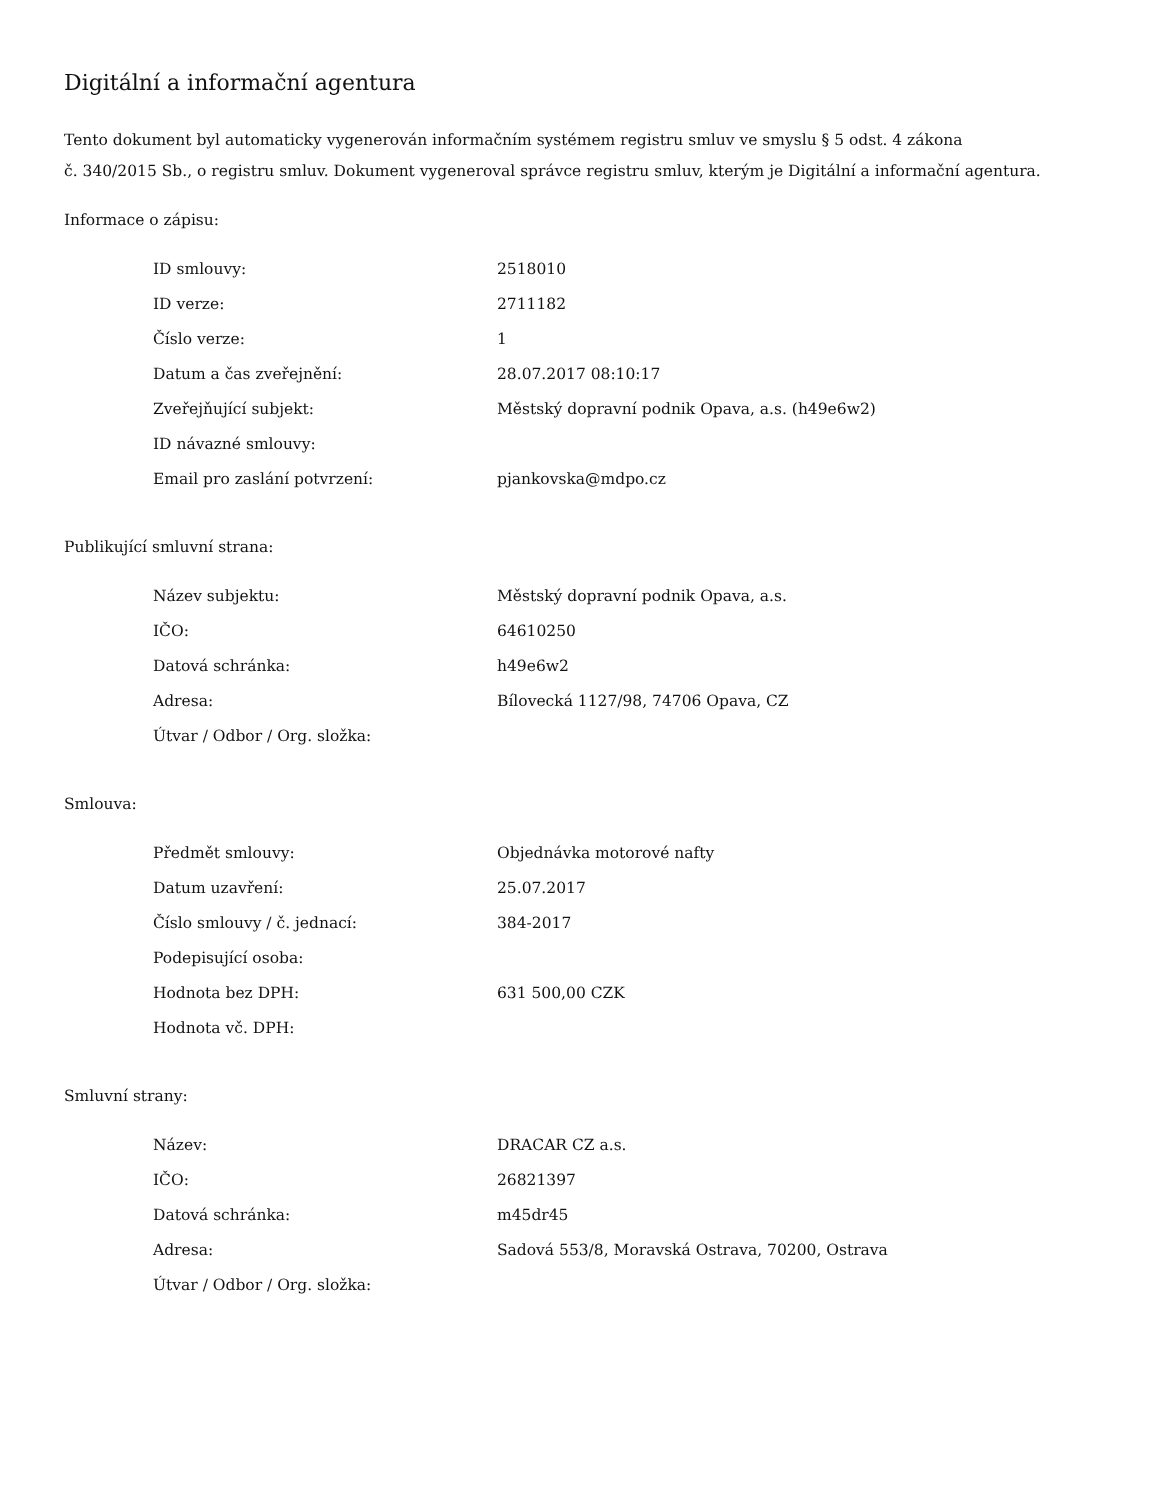Digitální a informační agentura
Tento dokument byl automaticky vygenerován informačním systémem registru smluv ve smyslu § 5 odst. 4 zákona
č. 340/2015 Sb., o registru smluv. Dokument vygeneroval správce registru smluv, kterým je Digitální a informační agentura.
Informace o zápisu:
| ID smlouvy: | 2518010 |
| ID verze: | 2711182 |
| Číslo verze: | 1 |
| Datum a čas zveřejnění: | 28.07.2017 08:10:17 |
| Zveřejňující subjekt: | Městský dopravní podnik Opava, a.s. (h49e6w2) |
| ID návazné smlouvy: | |
| Email pro zaslání potvrzení: | pjankovska@mdpo.cz |
Publikující smluvní strana:
| Název subjektu: | Městský dopravní podnik Opava, a.s. |
| IČO: | 64610250 |
| Datová schránka: | h49e6w2 |
| Adresa: | Bílovecká 1127/98, 74706 Opava, CZ |
| Útvar / Odbor / Org. složka: | |
Smlouva:
| Předmět smlouvy: | Objednávka motorové nafty |
| Datum uzavření: | 25.07.2017 |
| Číslo smlouvy / č. jednací: | 384-2017 |
| Podepisující osoba: | |
| Hodnota bez DPH: | 631 500,00 CZK |
| Hodnota vč. DPH: | |
Smluvní strany:
| Název: | DRACAR CZ a.s. |
| IČO: | 26821397 |
| Datová schránka: | m45dr45 |
| Adresa: | Sadová 553/8, Moravská Ostrava, 70200, Ostrava |
| Útvar / Odbor / Org. složka: | |